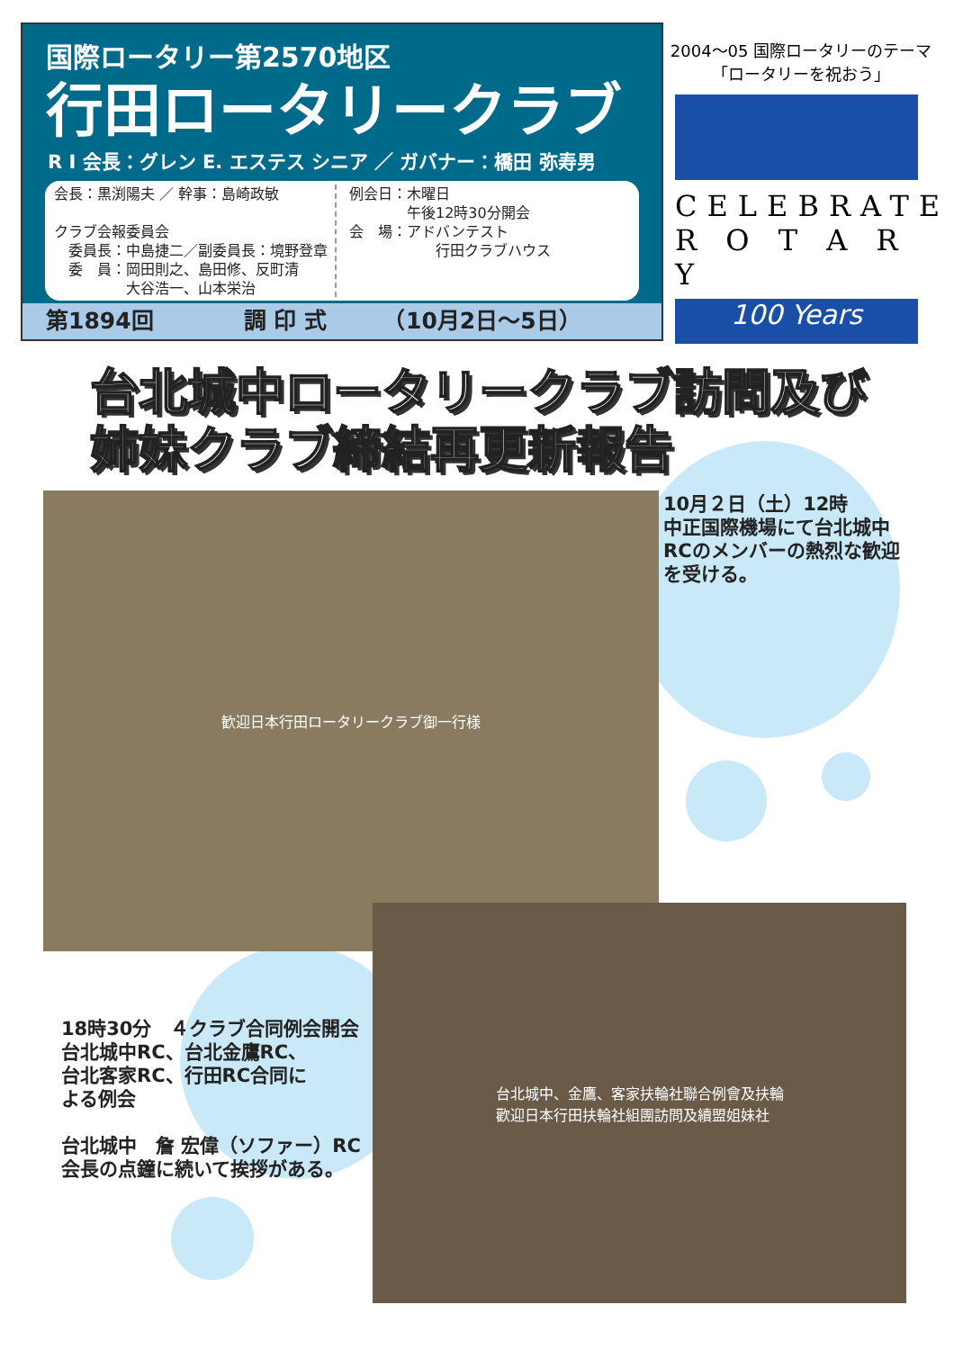国際ロータリー第2570地区
行田ロータリークラブ
R I 会長：グレン E. エステス シニア ／ ガバナー：橋田 弥寿男
会長：黒渕陽夫 ／ 幹事：島崎政敏
クラブ会報委員会
　委員長：中島捷二／副委員長：境野登章
　委　員：岡田則之、島田修、反町清
　　　　　大谷浩一、山本栄治
例会日：木曜日
　　　　午後12時30分開会
会　場：アドバンテスト
　　　　　　行田クラブハウス
第1894回　　　　調 印 式　　　（10月2日～5日）
2004～05 国際ロータリーのテーマ
「ロータリーを祝おう」
CELEBRATE
R O T A R Y
100 Years
台北城中ロータリークラブ訪問及び
姉妹クラブ締結再更新報告
歓迎日本行田ロータリークラブ御一行様
10月２日（土）12時
中正国際機場にて台北城中
RCのメンバーの熱烈な歓迎
を受ける。
台北城中、金鷹、客家扶輪社聯合例會及扶輪
歡迎日本行田扶輪社組團訪問及續盟姐妹社
18時30分　４クラブ合同例会開会
台北城中RC、台北金鷹RC、
台北客家RC、行田RC合同に
よる例会
台北城中　詹 宏偉（ソファー）RC
会長の点鐘に続いて挨拶がある。